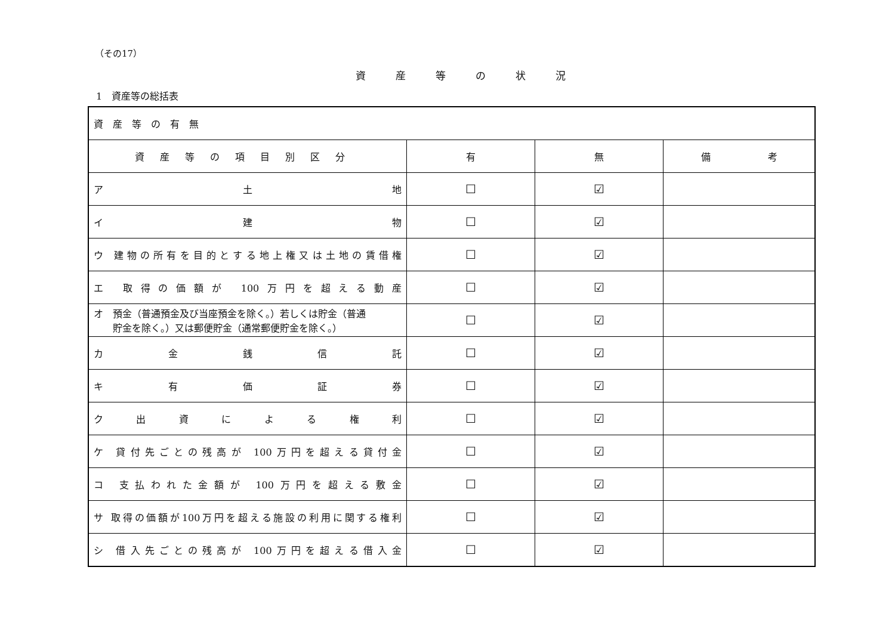（その17）
資産等の状況
1　資産等の総括表
| 資産等の有無 | | | |
| 資産等の項目別区分 | 有 | 無 | 備 考 |
| ア 土 地 | ☐ | ☑ | |
| イ 建 物 | ☐ | ☑ | |
| ウ 建物の所有を目的とする地上権又は土地の賃借権 | ☐ | ☑ | |
| エ 取得の価額が 100万円を超える動産 | ☐ | ☑ | |
| オ 預金（普通預金及び当座預金を除く。）若しくは貯金（普通 貯金を除く。）又は郵便貯金（通常郵便貯金を除く。） | ☐ | ☑ | |
| カ 金 銭 信 託 | ☐ | ☑ | |
| キ 有 価 証 券 | ☐ | ☑ | |
| ク 出 資 に よ る 権 利 | ☐ | ☑ | |
| ケ 貸付先ごとの残高が 100万円を超える貸付金 | ☐ | ☑ | |
| コ 支払われた金額が 100万円を超える敷金 | ☐ | ☑ | |
| サ 取得の価額が100万円を超える施設の利用に関する権利 | ☐ | ☑ | |
| シ 借入先ごとの残高が 100万円を超える借入金 | ☐ | ☑ | |